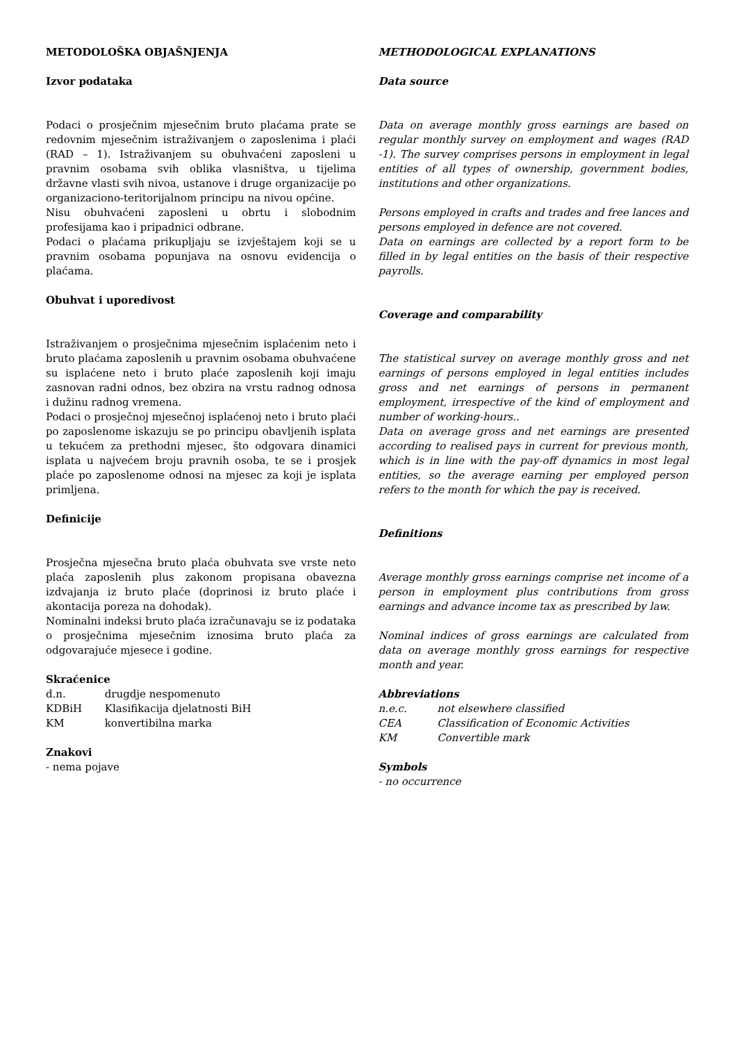METODOLOŠKA OBJAŠNJENJA
Izvor podataka
Podaci o prosječnim mjesečnim bruto plaćama prate se redovnim mjesečnim istraživanjem o zaposlenima i plaći (RAD – 1). Istraživanjem su obuhvaćeni zaposleni u pravnim osobama svih oblika vlasništva, u tijelima državne vlasti svih nivoa, ustanove i druge organizacije po organizaciono-teritorijalnom principu na nivou općine.
Nisu obuhvaćeni zaposleni u obrtu i slobodnim profesijama kao i pripadnici odbrane.
Podaci o plaćama prikupljaju se izvještajem koji se u pravnim osobama popunjava na osnovu evidencija o plaćama.
Obuhvat i uporedivost
Istraživanjem o prosječnima mjesečnim isplaćenim neto i bruto plaćama zaposlenih u pravnim osobama obuhvaćene su isplaćene neto i bruto plaće zaposlenih koji imaju zasnovan radni odnos, bez obzira na vrstu radnog odnosa i dužinu radnog vremena.
Podaci o prosječnoj mjesečnoj isplaćenoj neto i bruto plaći po zaposlenome iskazuju se po principu obavljenih isplata u tekućem za prethodni mjesec, što odgovara dinamici isplata u najvećem broju pravnih osoba, te se i prosjek plaće po zaposlenome odnosi na mjesec za koji je isplata primljena.
Definicije
Prosječna mjesečna bruto plaća obuhvata sve vrste neto plaća zaposlenih plus zakonom propisana obavezna izdvajanja iz bruto plaće (doprinosi iz bruto plaće i akontacija poreza na dohodak).
Nominalni indeksi bruto plaća izračunavaju se iz podataka o prosječnima mjesečnim iznosima bruto plaća za odgovarajuće mjesece i godine.
Skraćenice
d.n. drugdje nespomenuto
KDBiH Klasifikacija djelatnosti BiH
KM konvertibilna marka
Znakovi
- nema pojave
METHODOLOGICAL EXPLANATIONS
Data source
Data on average monthly gross earnings are based on regular monthly survey on employment and wages (RAD -1). The survey comprises persons in employment in legal entities of all types of ownership, government bodies, institutions and other organizations.
Persons employed in crafts and trades and free lances and persons employed in defence are not covered.
Data on earnings are collected by a report form to be filled in by legal entities on the basis of their respective payrolls.
Coverage and comparability
The statistical survey on average monthly gross and net earnings of persons employed in legal entities includes gross and net earnings of persons in permanent employment, irrespective of the kind of employment and number of working-hours..
Data on average gross and net earnings are presented according to realised pays in current for previous month, which is in line with the pay-off dynamics in most legal entities, so the average earning per employed person refers to the month for which the pay is received.
Definitions
Average monthly gross earnings comprise net income of a person in employment plus contributions from gross earnings and advance income tax as prescribed by law.
Nominal indices of gross earnings are calculated from data on average monthly gross earnings for respective month and year.
Abbreviations
n.e.c. not elsewhere classified
CEA Classification of Economic Activities
KM Convertible mark
Symbols
- no occurrence